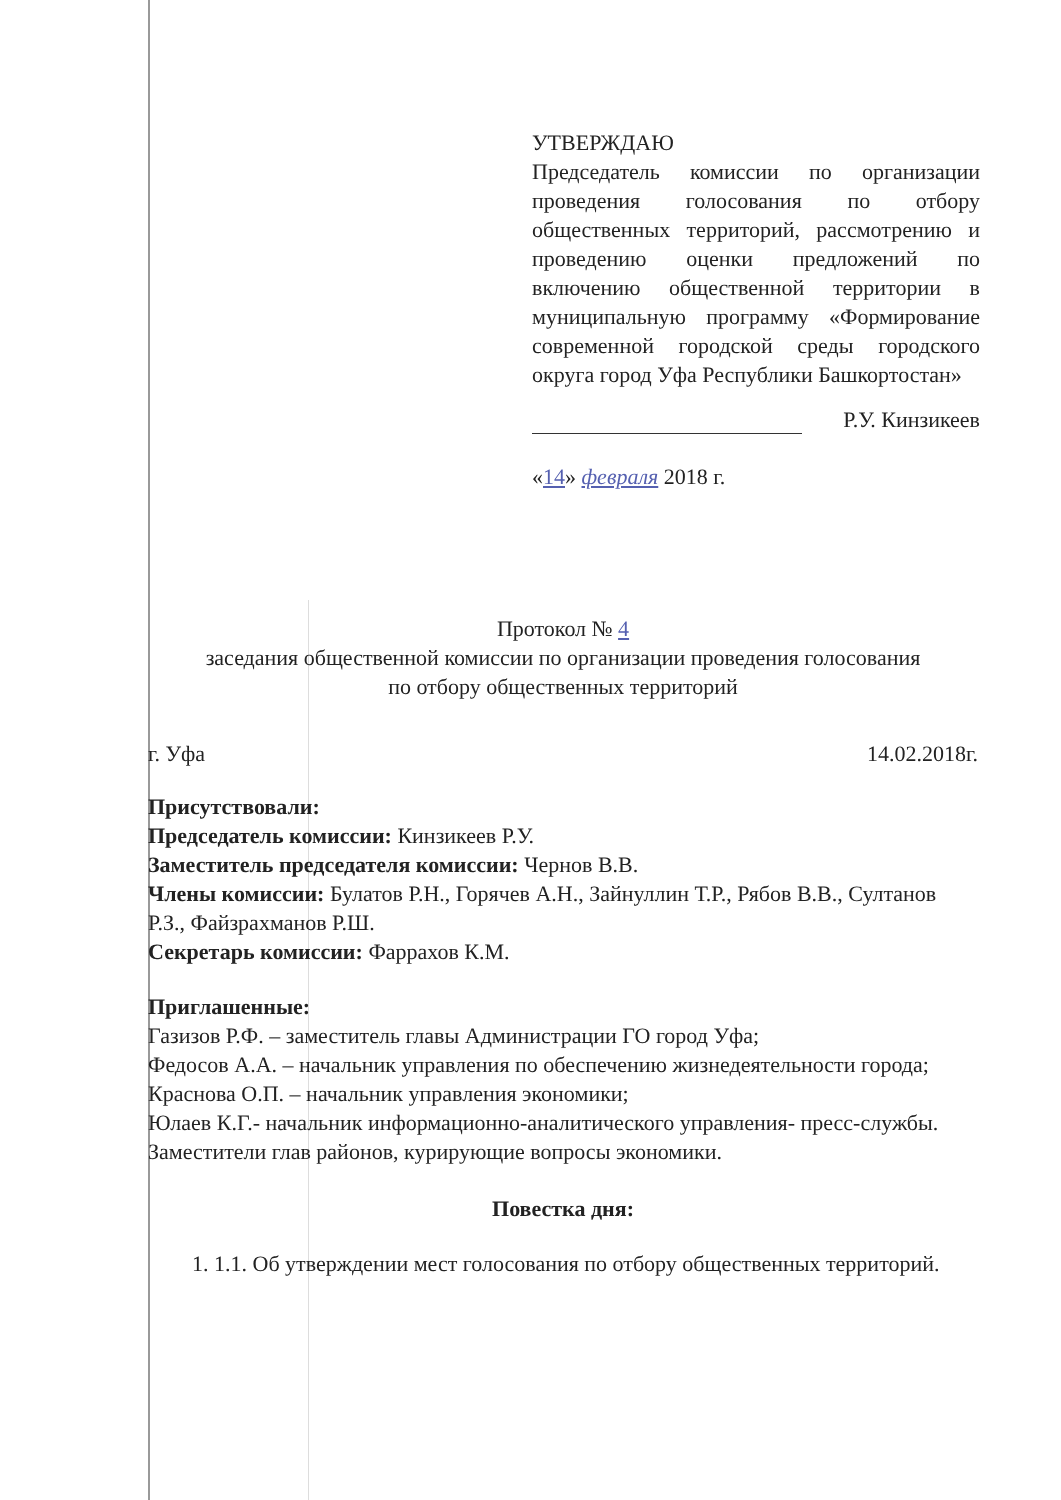УТВЕРЖДАЮ
Председатель комиссии по организации проведения голосования по отбору общественных территорий, рассмотрению и проведению оценки предложений по включению общественной территории в муниципальную программу «Формирование современной городской среды городского округа город Уфа Республики Башкортостан»
Р.У. Кинзикеев
«14» февраля 2018 г.
Протокол № 4
заседания общественной комиссии по организации проведения голосования
по отбору общественных территорий
г. Уфа 14.02.2018г.
Присутствовали:
Председатель комиссии: Кинзикеев Р.У.
Заместитель председателя комиссии: Чернов В.В.
Члены комиссии: Булатов Р.Н., Горячев А.Н., Зайнуллин Т.Р., Рябов В.В., Султанов Р.З., Файзрахманов Р.Ш.
Секретарь комиссии: Фаррахов К.М.
Приглашенные:
Газизов Р.Ф. – заместитель главы Администрации ГО город Уфа;
Федосов А.А. – начальник управления по обеспечению жизнедеятельности города;
Краснова О.П. – начальник управления экономики;
Юлаев К.Г.- начальник информационно-аналитического управления- пресс-службы.
Заместители глав районов, курирующие вопросы экономики.
Повестка дня:
1. 1.1. Об утверждении мест голосования по отбору общественных территорий.